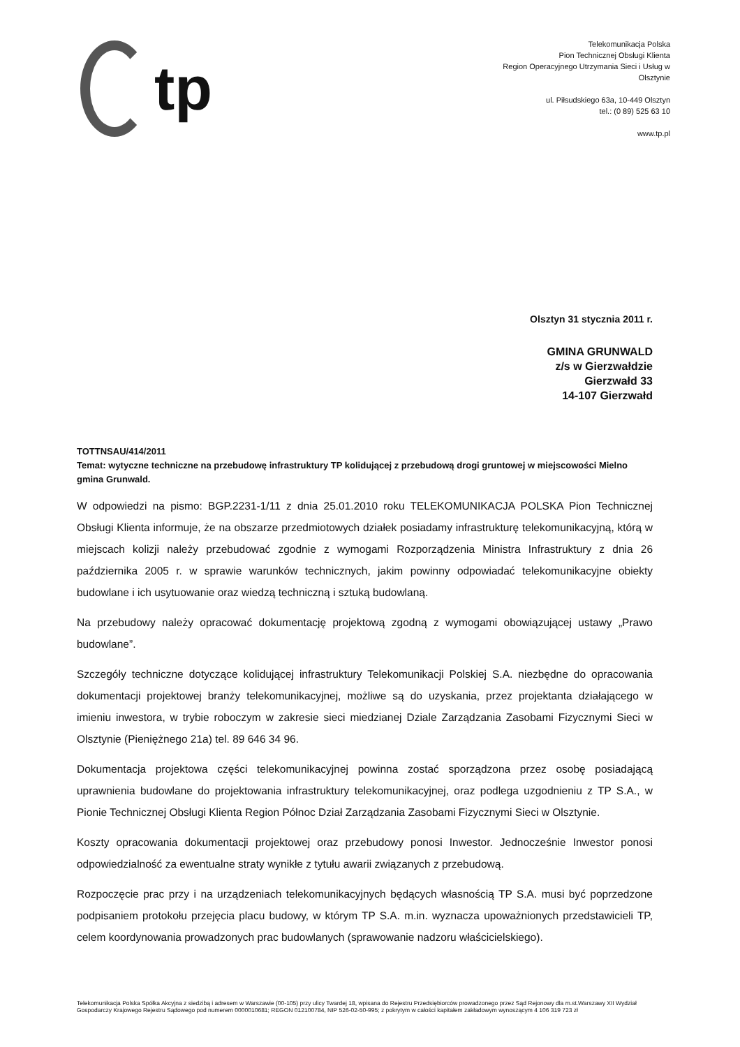tp
Telekomunikacja Polska
Pion Technicznej Obsługi Klienta
Region Operacyjnego Utrzymania Sieci i Usług w
Olsztynie
ul. Piłsudskiego 63a, 10-449 Olsztyn
tel.: (0 89) 525 63 10
www.tp.pl
Olsztyn 31 stycznia 2011 r.
GMINA GRUNWALD
z/s w Gierzwałdzie
Gierzwałd 33
14-107 Gierzwałd
TOTTNSAU/414/2011
Temat: wytyczne techniczne na przebudowę infrastruktury TP kolidującej z przebudową drogi gruntowej w miejscowości Mielno gmina Grunwald.
W odpowiedzi na pismo: BGP.2231-1/11 z dnia 25.01.2010 roku TELEKOMUNIKACJA POLSKA Pion Technicznej Obsługi Klienta informuje, że na obszarze przedmiotowych działek posiadamy infrastrukturę telekomunikacyjną, którą w miejscach kolizji należy przebudować zgodnie z wymogami Rozporządzenia Ministra Infrastruktury z dnia 26 października 2005 r. w sprawie warunków technicznych, jakim powinny odpowiadać telekomunikacyjne obiekty budowlane i ich usytuowanie oraz wiedzą techniczną i sztuką budowlaną.
Na przebudowy należy opracować dokumentację projektową zgodną z wymogami obowiązującej ustawy „Prawo budowlane”.
Szczegóły techniczne dotyczące kolidującej infrastruktury Telekomunikacji Polskiej S.A. niezbędne do opracowania dokumentacji projektowej branży telekomunikacyjnej, możliwe są do uzyskania, przez projektanta działającego w imieniu inwestora, w trybie roboczym w zakresie sieci miedzianej Dziale Zarządzania Zasobami Fizycznymi Sieci w Olsztynie (Pieniężnego 21a) tel. 89 646 34 96.
Dokumentacja projektowa części telekomunikacyjnej powinna zostać sporządzona przez osobę posiadającą uprawnienia budowlane do projektowania infrastruktury telekomunikacyjnej, oraz podlega uzgodnieniu z TP S.A., w Pionie Technicznej Obsługi Klienta Region Północ Dział Zarządzania Zasobami Fizycznymi Sieci w Olsztynie.
Koszty opracowania dokumentacji projektowej oraz przebudowy ponosi Inwestor. Jednocześnie Inwestor ponosi odpowiedzialność za ewentualne straty wynikłe z tytułu awarii związanych z przebudową.
Rozpoczęcie prac przy i na urządzeniach telekomunikacyjnych będących własnością TP S.A. musi być poprzedzone podpisaniem protokołu przejęcia placu budowy, w którym TP S.A. m.in. wyznacza upoważnionych przedstawicieli TP, celem koordynowania prowadzonych prac budowlanych (sprawowanie nadzoru właścicielskiego).
Telekomunikacja Polska Spółka Akcyjna z siedzibą i adresem w Warszawie (00-105) przy ulicy Twardej 18, wpisana do Rejestru Przedsiębiorców prowadzonego przez Sąd Rejonowy dla m.st.Warszawy XII Wydział Gospodarczy Krajowego Rejestru Sądowego pod numerem 0000010681; REGON 012100784, NIP 526-02-50-995; z pokrytym w całości kapitałem zakładowym wynoszącym 4 106 319 723 zł